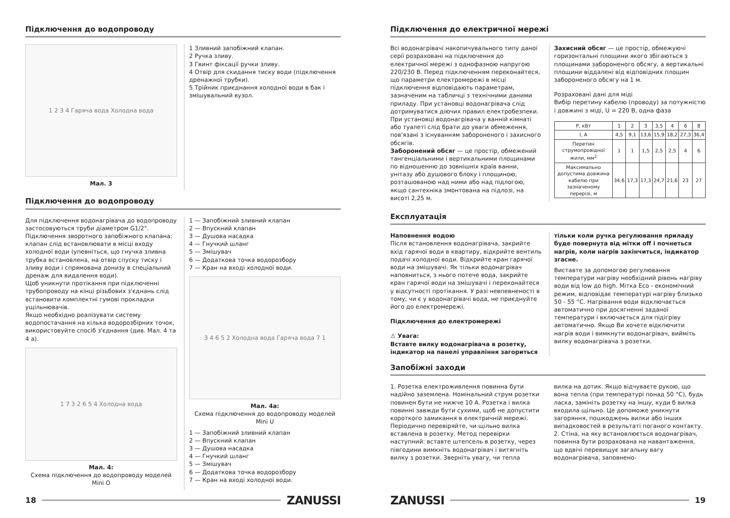Підключення до водопроводу
1 2 3 4 Гаряча вода Холодна вода
Мал. 3
1 Зливний запобіжний клапан.
2 Ручка зливу.
3 Гвинт фіксації ручки зливу.
4 Отвір для скидання тиску води (підключення дренажної трубки).
5 Трійник приєднання холодної води в бак і змішувальний вузол.
Підключення до водопроводу
Для підключення водонагрівача до водопроводу застосовуються труби діаметром G1/2". Підключення зворотного запобіжного клапана: клапан слід встановлювати в місці входу холодної води (упевніться, що гнучка зливна трубка встановлена, на отвір спуску тиску і зливу води і спрямована донизу в спеціальний дренаж для видалення води).
Щоб уникнути протікання при підключенні трубопроводу на кінці різьбових з'єднань слід встановити комплектні гумові прокладки ущільнювачів.
Якщо необхідно реалізувати систему водопостачання на кілька водорозбірних точок, використовуйте спосіб з'єднання (див. Мал. 4 та 4 а).
1 7 3 2 6 5 4 Холодна вода
Мал. 4:
Схема підключення до водопроводу моделей Mini O
1 — Запобіжний зливний клапан
2 — Впускний клапан
3 — Душова насадка
4 — Гнучкий шланг
5 — Змішувач
6 — Додаткова точка водорозбору
7 — Кран на вході холодної води.
3 4 6 5 2 Холодна вода Гаряча вода 7 1
Мал. 4а:
Схема підключення до водопроводу моделей Mini U
1 — Запобіжний зливний клапан
2 — Впускний клапан
3 — Душова насадка
4 — Гнучкий шланг
5 — Змішувач
6 — Додаткова точка водорозбору
7 — Кран на вході холодної води.
18 ZANUSSI
Підключення до електричної мережі
Всі водонагрівачі накопичувального типу даної серії розраховані на підключення до електричної мережі з однофазною напругою 220/230 В. Перед підключенням переконайтеся, що параметри електромережі в місці підключення відповідають параметрам, зазначеним на табличці з технічними даними приладу. При установці водонагрівача слід дотримуватися діючих правил електробезпеки.
При установці водонагрівача у ванній кімнаті або туалеті слід брати до уваги обмеження, пов'язані з існуванням забороненого і захисного обсягів.
Заборонений обсяг — це простір, обмежений тангенціальними і вертикальними площинами по відношенню до зовнішніх країв ванни, унітазу або душового блоку і площиною, розташованою над ними або над підлогою, якщо сантехніка змонтована на підлозі, на висоті 2,25 м.
Захисний обсяг — це простір, обмежуючі горизонтальні площини якого збігаються з площинами забороненого обсягу, а вертикальні площини віддалені від відповідних площин забороненого обсягу на 1 м.
Розраховані дані для міді
Вибір перетину кабелю (проводу) за потужністю і довжині з міді, U = 220 В, одна фаза
| P, кВт | 1 | 2 | 3 | 3,5 | 4 | 6 | 8 |
| I, A | 4,5 | 9,1 | 13,6 | 15,9 | 18,2 | 27,3 | 36,4 |
| Перетин струмопровідної жили, мм<sup>2</sup> | 1 | 1 | 1,5 | 2,5 | 2,5 | 4 | 6 |
| Максимально допустима довжина кабелю при зазначеному перерізі, м | 34,6 | 17,3 | 17,3 | 24,7 | 21,6 | 23 | 27 |
Експлуатація
Наповнення водою
Після встановлення водонагрівача, закрийте вхід гарячої води в квартиру, відкрийте вентиль подачі холодної води. Відкрийте кран гарячої води на змішувачі. Як тільки водонагрівач наповниться, з нього потече вода, закрийте кран гарячої води на змішувачі і переконайтеся у відсутності протікання. У разі невпевненості в тому, чи є у водонагрівачі вода, не приєднуйте його до електромережі.
Підключення до електромережі
⚠ Увага:
Вставте вилку водонагрівача в розетку, індикатор на панелі управління загориться
тільки коли ручка регулювання приладу буде повернута від мітки off і почнеться нагрів, коли нагрів закінчиться, індикатор згасне.
Виставте за допомогою регулювання температури нагріву необхідний рівень нагріву води від low до high. Мітка Eco - економічний режим, відповідає температурі нагріву близько 50 - 55 °C. Нагрівання води відключається автоматично при досягненні заданої температури і включається для підігріву автоматично. Якщо Ви хочете відключити нагрів води і вимкнути водонагрівач, вийміть вилку водонагрівача з розетки.
Запобіжні заходи
1. Розетка електроживлення повинна бути надійно заземлена. Номінальний струм розетки повинен бути не нижче 10 А. Розетка і вилка повинні завжди бути сухими, щоб не допустити короткого замикання в електричній мережі. Періодично перевіряйте, чи щільно вилка вставлена в розетку. Метод перевірки наступний: вставте штепсель в розетку, через півгодини вимкніть водонагрівач і витягніть вилку з розетки. Зверніть увагу, чи тепла
вилка на дотик. Якщо відчуваєте рукою, що вона тепла (при температурі понад 50 °C), будь ласка, замініть розетку на іншу, куди б вилка входила щільно. Це допоможе уникнути загоряння, пошкоджень вилки або інших випадковостей в результаті поганого контакту.
2. Стіна, на яку встановлюється водонагрівач, повинна бути розрахована на навантаження, що вдвічі перевищує загальну вагу водонагрівача, заповнено-
ZANUSSI 19